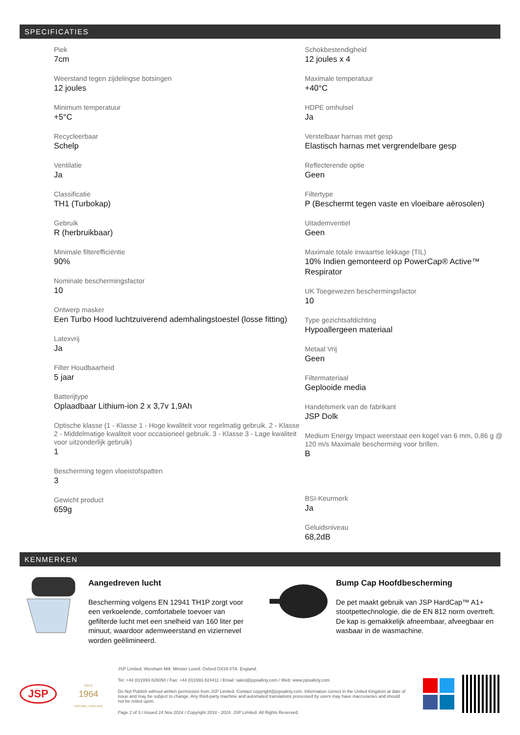SPECIFICATIES
Piek
7cm
Weerstand tegen zijdelingse botsingen
12 joules
Minimum temperatuur
+5°C
Recycleerbaar
Schelp
Ventilatie
Ja
Classificatie
TH1 (Turbokap)
Gebruik
R (herbruikbaar)
Minimale filterefficiëntie
90%
Nominale beschermingsfactor
10
Ontwerp masker
Een Turbo Hood luchtzuiverend ademhalingstoestel (losse fitting)
Latexvrij
Ja
Filter Houdbaarheid
5 jaar
Batterijtype
Oplaadbaar Lithium-ion 2 x 3,7v 1,9Ah
Optische klasse (1 - Klasse 1 - Hoge kwaliteit voor regelmatig gebruik. 2 - Klasse 2 - Middelmatige kwaliteit voor occasioneel gebruik. 3 - Klasse 3 - Lage kwaliteit voor uitzonderlijk gebruik)
1
Bescherming tegen vloeistofspatten
3
Gewicht product
659g
Schokbestendigheid
12 joules x 4
Maximale temperatuur
+40°C
HDPE omhulsel
Ja
Verstelbaar harnas met gesp
Elastisch harnas met vergrendelbare gesp
Reflecterende optie
Geen
Filtertype
P (Beschermt tegen vaste en vloeibare aërosolen)
Uitademventiel
Geen
Maximale totale inwaartse lekkage (TIL)
10% Indien gemonteerd op PowerCap® Active™ Respirator
UK Toegewezen beschermingsfactor
10
Type gezichtsafdichting
Hypoallergeen materiaal
Metaal Vrij
Geen
Filtermateriaal
Geplooide media
Handelsmerk van de fabrikant
JSP Dolk
Medium Energy Impact weerstaat een kogel van 6 mm, 0,86 g @ 120 m/s Maximale bescherming voor brillen.
B
BSI-Keurmerk
Ja
Geluidsniveau
68,2dB
KENMERKEN
Aangedreven lucht
Bescherming volgens EN 12941 TH1P zorgt voor een verkoelende, comfortabele toevoer van gefilterde lucht met een snelheid van 160 liter per minuut, waardoor ademweerstand en viziernevel worden geëlimineerd.
Bump Cap Hoofdbescherming
De pet maakt gebruik van JSP HardCap™ A1+ stootpettechnologie, die de EN 812 norm overtreft. De kap is gemakkelijk afneembaar, afveegbaar en wasbaar in de wasmachine.
JSP
SINCE
1964
OXFORD, ENGLAND
JSP Limited. Worsham Mill. Minster Lovell. Oxford OX29 0TA. England.
Tel: +44 (0)1993 826050 / Fax: +44 (0)1993 824411 / Email: sales@jspsafety.com / Web: www.jspsafety.com
Do Not Publish without written permission from JSP Limited. Contact copyright@jspsafety.com. Information correct in the United Kingdom at date of issue and may be subject to change. Any third-party machine and automated translations processed by users may have inaccuracies and should not be relied upon.
Page 2 of 3 / Issued 24 Nov 2024 / Copyright 2018 - 2024. JSP Limited. All Rights Reserved.